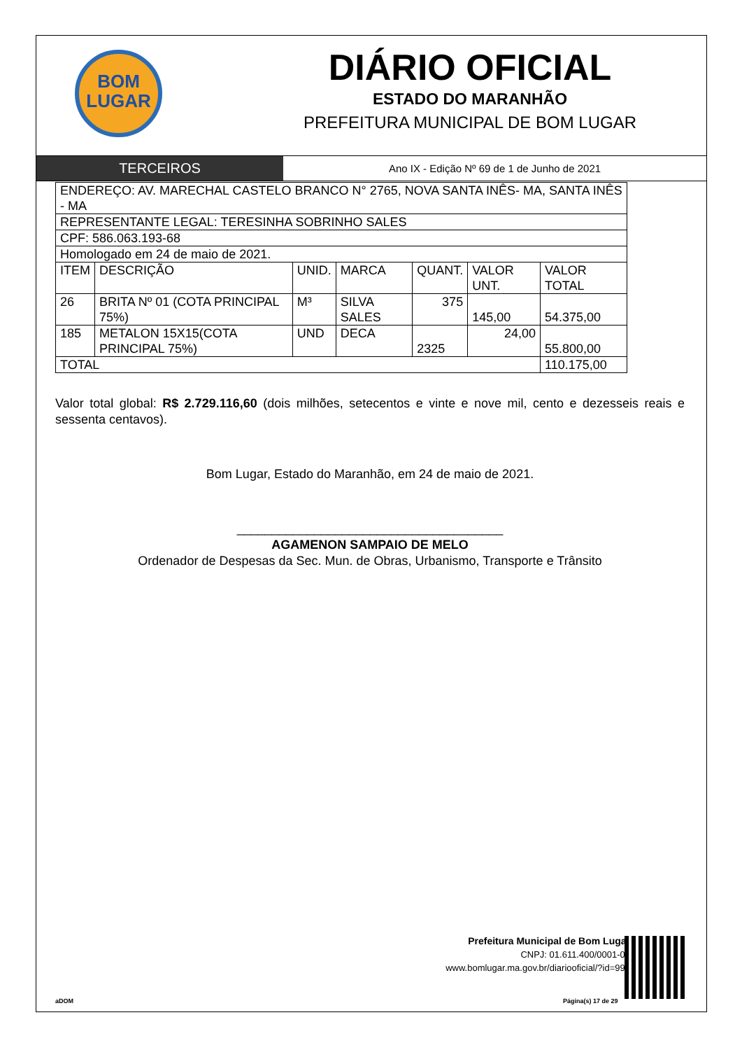BOM
LUGAR
DIÁRIO OFICIAL
ESTADO DO MARANHÃO
PREFEITURA MUNICIPAL DE BOM LUGAR
TERCEIROS
Ano IX - Edição Nº 69 de 1 de Junho de 2021
| ENDEREÇO: AV. MARECHAL CASTELO BRANCO N° 2765, NOVA SANTA INÊS- MA, SANTA INÊS - MA | | | | | | |
| REPRESENTANTE LEGAL: TERESINHA SOBRINHO SALES | | | | | | |
| CPF: 586.063.193-68 | | | | | | |
| Homologado em 24 de maio de 2021. | | | | | | |
| ITEM | DESCRIÇÃO | UNID. | MARCA | QUANT. | VALOR UNT. | VALOR TOTAL |
| 26 | BRITA Nº 01 (COTA PRINCIPAL 75%) | M³ | SILVA SALES | 375 | 145,00 | 54.375,00 |
| 185 | METALON 15X15(COTA PRINCIPAL 75%) | UND | DECA | 2325 | 24,00 | 55.800,00 |
| TOTAL | | | | | | 110.175,00 |
Valor total global: R$ 2.729.116,60 (dois milhões, setecentos e vinte e nove mil, cento e dezesseis reais e sessenta centavos).
Bom Lugar, Estado do Maranhão, em 24 de maio de 2021.
______________________________________
AGAMENON SAMPAIO DE MELO
Ordenador de Despesas da Sec. Mun. de Obras, Urbanismo, Transporte e Trânsito
Prefeitura Municipal de Bom Lugar
CNPJ: 01.611.400/0001-04
www.bomlugar.ma.gov.br/diariooficial/?id=998
aDOM Página(s) 17 de 29